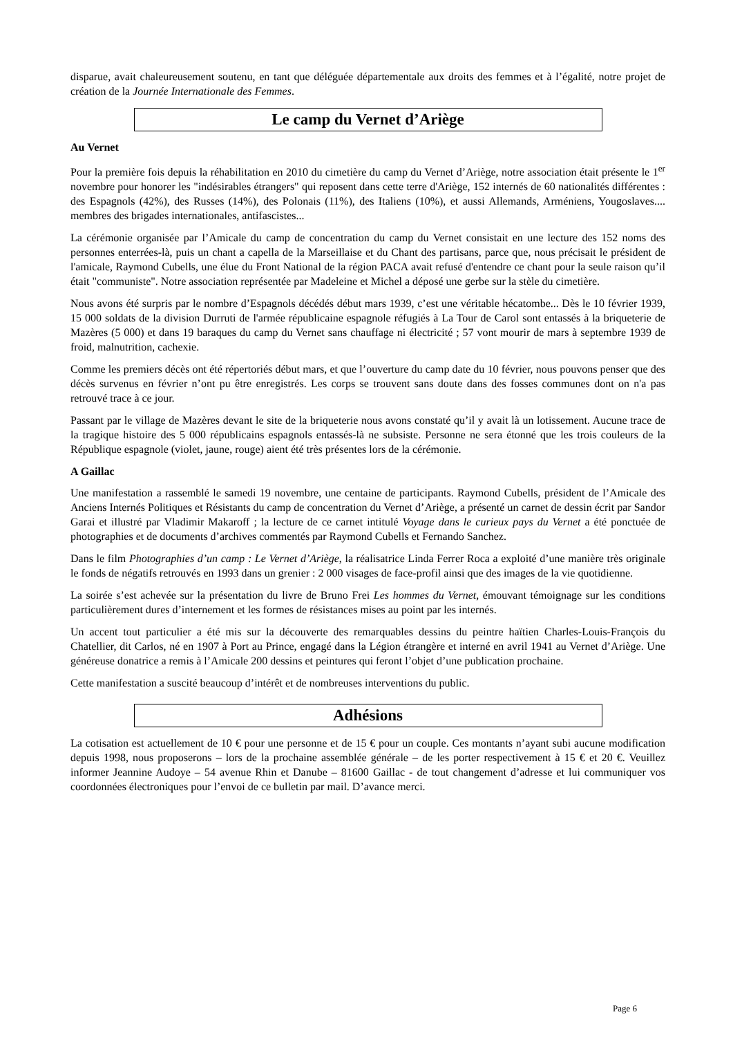disparue, avait chaleureusement soutenu, en tant que déléguée départementale aux droits des femmes et à l’égalité, notre projet de création de la Journée Internationale des Femmes.
Le camp du Vernet d’Ariège
Au Vernet
Pour la première fois depuis la réhabilitation en 2010 du cimetière du camp du Vernet d’Ariège, notre association était présente le 1<sup>er</sup> novembre pour honorer les "indésirables étrangers" qui reposent dans cette terre d'Ariège, 152 internés de 60 nationalités différentes : des Espagnols (42%), des Russes (14%), des Polonais (11%), des Italiens (10%), et aussi Allemands, Arméniens, Yougoslaves.... membres des brigades internationales, antifascistes...
La cérémonie organisée par l’Amicale du camp de concentration du camp du Vernet consistait en une lecture des 152 noms des personnes enterrées-là, puis un chant a capella de la Marseillaise et du Chant des partisans, parce que, nous précisait le président de l'amicale, Raymond Cubells, une élue du Front National de la région PACA avait refusé d'entendre ce chant pour la seule raison qu’il était "communiste". Notre association représentée par Madeleine et Michel a déposé une gerbe sur la stèle du cimetière.
Nous avons été surpris par le nombre d’Espagnols décédés début mars 1939, c’est une véritable hécatombe... Dès le 10 février 1939, 15 000 soldats de la division Durruti de l'armée républicaine espagnole réfugiés à La Tour de Carol sont entassés à la briqueterie de Mazères (5 000) et dans 19 baraques du camp du Vernet sans chauffage ni électricité ; 57 vont mourir de mars à septembre 1939 de froid, malnutrition, cachexie.
Comme les premiers décès ont été répertoriés début mars, et que l’ouverture du camp date du 10 février, nous pouvons penser que des décès survenus en février n’ont pu être enregistrés. Les corps se trouvent sans doute dans des fosses communes dont on n'a pas retrouvé trace à ce jour.
Passant par le village de Mazères devant le site de la briqueterie nous avons constaté qu’il y avait là un lotissement. Aucune trace de la tragique histoire des 5 000 républicains espagnols entassés-là ne subsiste. Personne ne sera étonné que les trois couleurs de la République espagnole (violet, jaune, rouge) aient été très présentes lors de la cérémonie.
A Gaillac
Une manifestation a rassemblé le samedi 19 novembre, une centaine de participants. Raymond Cubells, président de l’Amicale des Anciens Internés Politiques et Résistants du camp de concentration du Vernet d’Ariège, a présenté un carnet de dessin écrit par Sandor Garai et illustré par Vladimir Makaroff ; la lecture de ce carnet intitulé Voyage dans le curieux pays du Vernet a été ponctuée de photographies et de documents d’archives commentés par Raymond Cubells et Fernando Sanchez.
Dans le film Photographies d’un camp : Le Vernet d’Ariège, la réalisatrice Linda Ferrer Roca a exploité d’une manière très originale le fonds de négatifs retrouvés en 1993 dans un grenier : 2 000 visages de face-profil ainsi que des images de la vie quotidienne.
La soirée s’est achevée sur la présentation du livre de Bruno Frei Les hommes du Vernet, émouvant témoignage sur les conditions particulièrement dures d’internement et les formes de résistances mises au point par les internés.
Un accent tout particulier a été mis sur la découverte des remarquables dessins du peintre haïtien Charles-Louis-François du Chatellier, dit Carlos, né en 1907 à Port au Prince, engagé dans la Légion étrangère et interné en avril 1941 au Vernet d’Ariège. Une généreuse donatrice a remis à l’Amicale 200 dessins et peintures qui feront l’objet d’une publication prochaine.
Cette manifestation a suscité beaucoup d’intérêt et de nombreuses interventions du public.
Adhésions
La cotisation est actuellement de 10 € pour une personne et de 15 € pour un couple. Ces montants n’ayant subi aucune modification depuis 1998, nous proposerons – lors de la prochaine assemblée générale – de les porter respectivement à 15 € et 20 €. Veuillez informer Jeannine Audoye – 54 avenue Rhin et Danube – 81600 Gaillac - de tout changement d’adresse et lui communiquer vos coordonnées électroniques pour l’envoi de ce bulletin par mail. D’avance merci.
Page 6